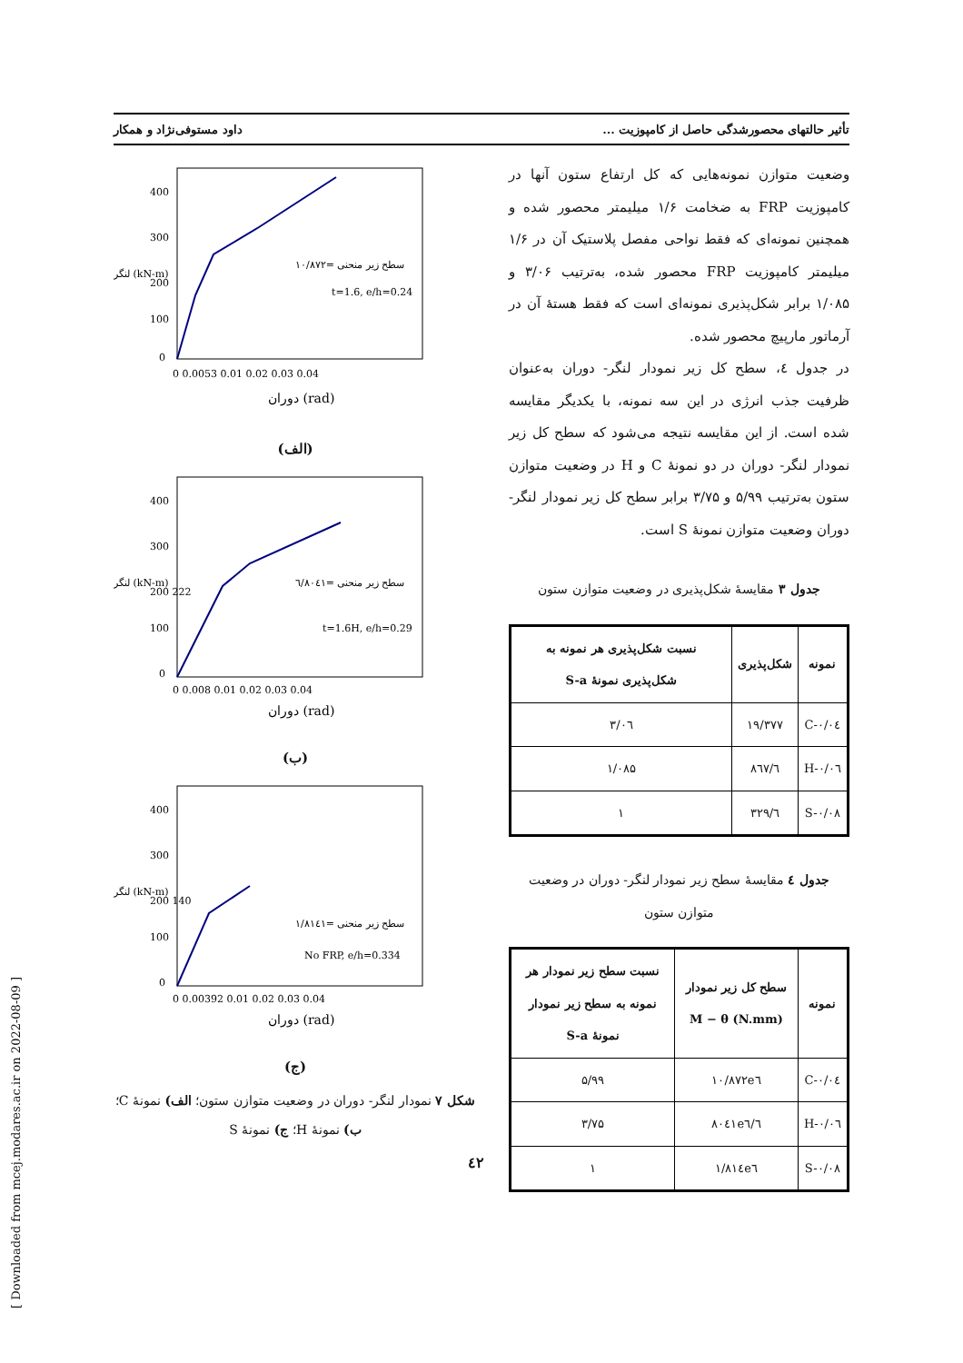تأثیر حالتهای محصورشدگی حاصل از کامپوزیت ... داود مستوفی‌نژاد و همکار
وضعیت متوازن نمونه‌هایی که کل ارتفاع ستون آنها در کامپوزیت FRP به ضخامت ۱/۶ میلیمتر محصور شده و همچنین نمونه‌ای که فقط نواحی مفصل پلاستیک آن در ۱/۶ میلیمتر کامپوزیت FRP محصور شده، به‌ترتیب ۳/۰۶ و ۱/۰۸۵ برابر شکل‌پذیری نمونه‌ای است که فقط هستهٔ آن در آرماتور مارپیچ محصور شده.
در جدول ٤، سطح کل زیر نمودار لنگر- دوران به‌عنوان ظرفیت جذب انرژی در این سه نمونه، با یکدیگر مقایسه شده است. از این مقایسه نتیجه می‌شود که سطح کل زیر نمودار لنگر- دوران در دو نمونهٔ C و H در وضعیت متوازن ستون به‌ترتیب ۵/۹۹ و ۳/۷۵ برابر سطح کل زیر نمودار لنگر- دوران وضعیت متوازن نمونهٔ S است.
جدول ۳ مقایسهٔ شکل‌پذیری در وضعیت متوازن ستون
| نمونه | شکل‌پذیری | نسبت شکل‌پذیری هر نمونه به شکل‌پذیری نمونهٔ S-a |
| --- | --- | --- |
| C-۰/۰٤ | ۱۹/۳۷۷ | ۳/۰٦ |
| H-۰/۰٦ | ٦/۸٦۷ | ۱/۰۸۵ |
| S-۰/۰۸ | ٦/۳۲۹ | ۱ |
جدول ٤ مقایسهٔ سطح زیر نمودار لنگر- دوران در وضعیت متوازن ستون
| نمونه | سطح کل زیر نمودار M − θ (N.mm) | نسبت سطح زیر نمودار هر نمونه به سطح زیر نمودار نمونهٔ S-a |
| --- | --- | --- |
| C-۰/۰٤ | ۱۰/۸۷۲e٦ | ۵/۹۹ |
| H-۰/۰٦ | ٦/۸۰٤۱e٦ | ۳/۷۵ |
| S-۰/۰۸ | ۱/۸۱٤e٦ | ۱ |
400
300
200
100
0
0 0.0053 0.01 0.02 0.03 0.04
t=1.6, e/h=0.24
سطح زیر منحنی =۱۰/۸۷۲
دوران (rad)
لنگر (kN-m)
(الف)
400
300
200 222
100
0
0 0.008 0.01 0.02 0.03 0.04
t=1.6H, e/h=0.29
سطح زیر منحنی =٦/۸۰٤۱
دوران (rad)
لنگر (kN-m)
(ب)
400
300
200 140
100
0
0 0.00392 0.01 0.02 0.03 0.04
No FRP, e/h=0.334
سطح زیر منحنی =۱/۸۱٤۱
دوران (rad)
لنگر (kN-m)
(ج)
شکل ۷ نمودار لنگر- دوران در وضعیت متوازن ستون؛ الف) نمونهٔ C؛ ب) نمونهٔ H؛ ج) نمونهٔ S
٤۲
[ Downloaded from mcej.modares.ac.ir on 2022-08-09 ]